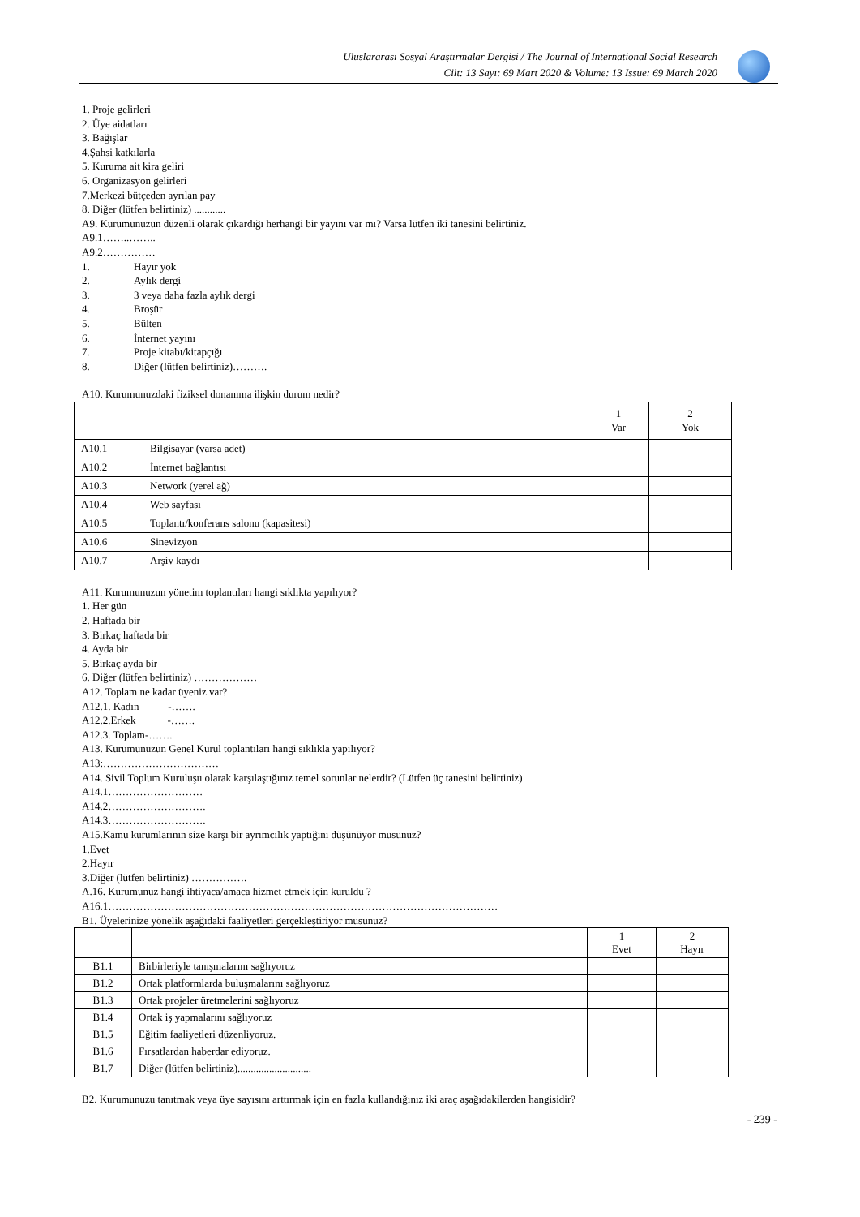Uluslararası Sosyal Araştırmalar Dergisi / The Journal of International Social Research
Cilt: 13 Sayı: 69 Mart 2020 & Volume: 13 Issue: 69 March 2020
1. Proje gelirleri
2. Üye aidatları
3. Bağışlar
4.Şahsi katkılarla
5. Kuruma ait kira geliri
6. Organizasyon gelirleri
7.Merkezi bütçeden ayrılan pay
8. Diğer (lütfen belirtiniz) ............
A9. Kurumunuzun düzenli olarak çıkardığı herhangi bir yayını var mı? Varsa lütfen iki tanesini belirtiniz.
A9.1……..……..
A9.2……………
1. Hayır yok
2. Aylık dergi
3. 3 veya daha fazla aylık dergi
4. Broşür
5. Bülten
6. İnternet yayını
7. Proje kitabı/kitapçığı
8. Diğer (lütfen belirtiniz)……….
A10. Kurumunuzdaki fiziksel donanıma ilişkin durum nedir?
| | | 1 Var | 2 Yok |
| A10.1 | Bilgisayar (varsa adet) | | |
| A10.2 | İnternet bağlantısı | | |
| A10.3 | Network (yerel ağ) | | |
| A10.4 | Web sayfası | | |
| A10.5 | Toplantı/konferans salonu (kapasitesi) | | |
| A10.6 | Sinevizyon | | |
| A10.7 | Arşiv kaydı | | |
A11. Kurumunuzun yönetim toplantıları hangi sıklıkta yapılıyor?
1. Her gün
2. Haftada bir
3. Birkaç haftada bir
4. Ayda bir
5. Birkaç ayda bir
6. Diğer (lütfen belirtiniz) ………………
A12. Toplam ne kadar üyeniz var?
A12.1. Kadın -…….
A12.2.Erkek -…….
A12.3. Toplam-…….
A13. Kurumunuzun Genel Kurul toplantıları hangi sıklıkla yapılıyor?
A13:……………………………
A14. Sivil Toplum Kuruluşu olarak karşılaştığınız temel sorunlar nelerdir? (Lütfen üç tanesini belirtiniz)
A14.1………………………
A14.2……………………….
A14.3……………………….
A15.Kamu kurumlarının size karşı bir ayrımcılık yaptığını düşünüyor musunuz?
1.Evet
2.Hayır
3.Diğer (lütfen belirtiniz) …………….
A.16. Kurumunuz hangi ihtiyaca/amaca hizmet etmek için kuruldu ?
A16.1…………………………………………………………………………………………………
B1. Üyelerinize yönelik aşağıdaki faaliyetleri gerçekleştiriyor musunuz?
| | | 1 Evet | 2 Hayır |
| B1.1 | Birbirleriyle tanışmalarını sağlıyoruz | | |
| B1.2 | Ortak platformlarda buluşmalarını sağlıyoruz | | |
| B1.3 | Ortak projeler üretmelerini sağlıyoruz | | |
| B1.4 | Ortak iş yapmalarını sağlıyoruz | | |
| B1.5 | Eğitim faaliyetleri düzenliyoruz. | | |
| B1.6 | Fırsatlardan haberdar ediyoruz. | | |
| B1.7 | Diğer (lütfen belirtiniz)............................ | | |
B2. Kurumunuzu tanıtmak veya üye sayısını arttırmak için en fazla kullandığınız iki araç aşağıdakilerden hangisidir?
- 239 -